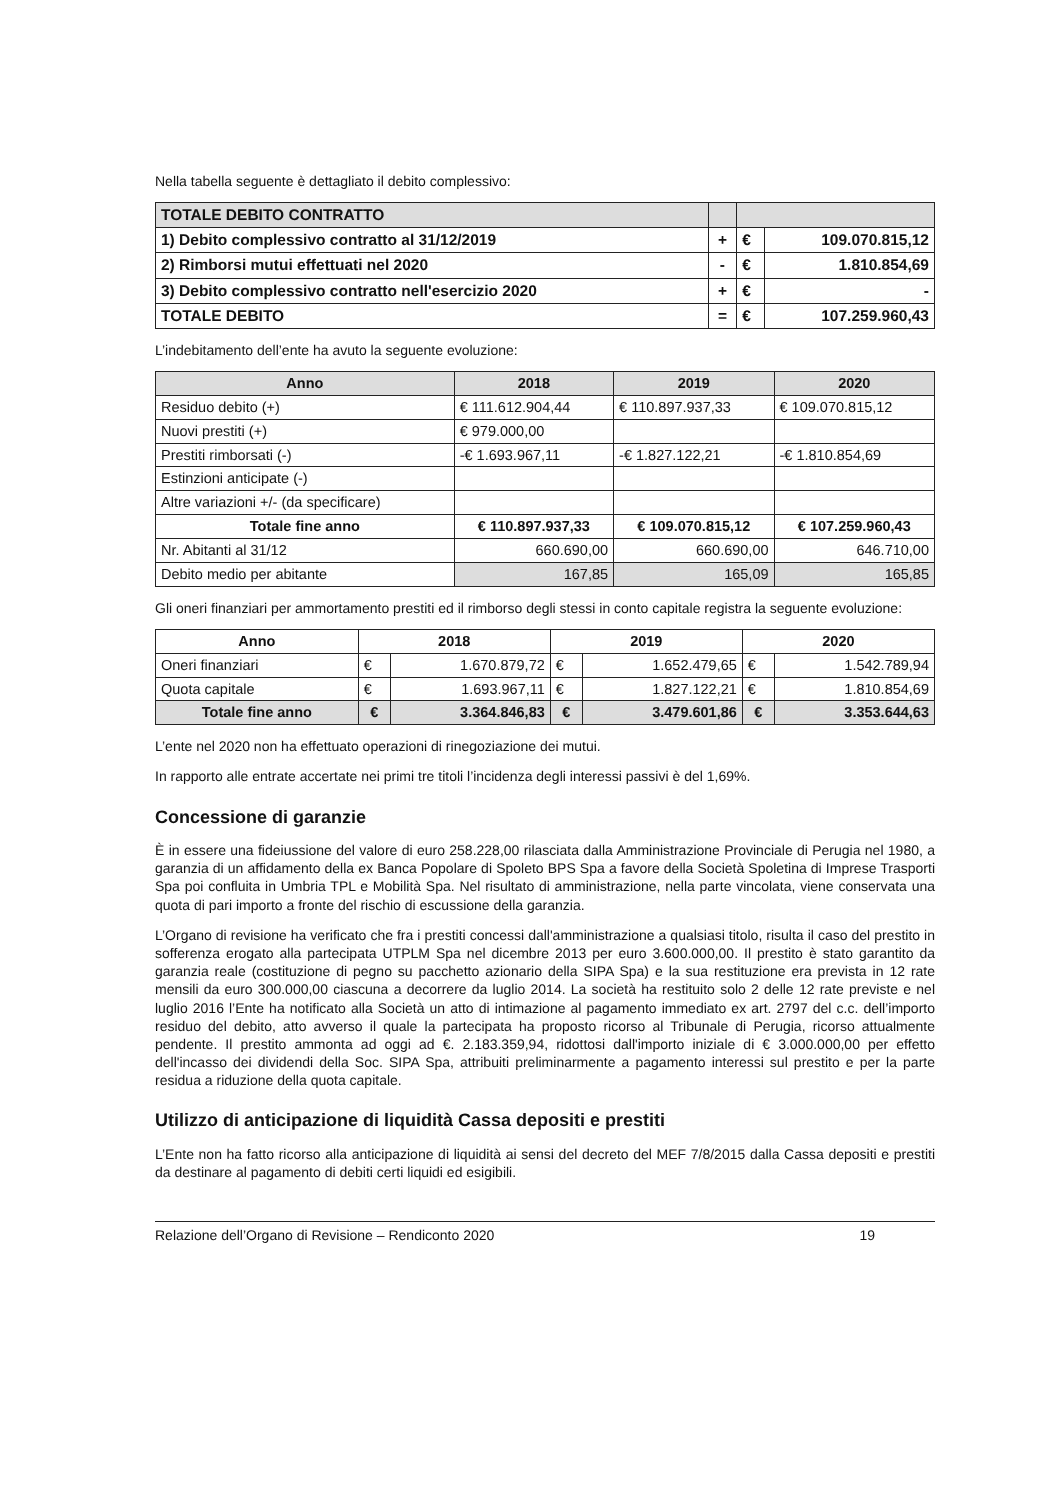Nella tabella seguente è dettagliato il debito complessivo:
| TOTALE DEBITO CONTRATTO | | | |
| 1) Debito complessivo contratto al 31/12/2019 | + | € | 109.070.815,12 |
| 2) Rimborsi mutui effettuati nel 2020 | - | € | 1.810.854,69 |
| 3) Debito complessivo contratto nell'esercizio 2020 | + | € | - |
| TOTALE DEBITO | = | € | 107.259.960,43 |
L’indebitamento dell’ente ha avuto la seguente evoluzione:
| Anno | 2018 | 2019 | 2020 |
| --- | --- | --- | --- |
| Residuo debito (+) | € 111.612.904,44 | € 110.897.937,33 | € 109.070.815,12 |
| Nuovi prestiti (+) | € 979.000,00 | | |
| Prestiti rimborsati (-) | -€ 1.693.967,11 | -€ 1.827.122,21 | -€ 1.810.854,69 |
| Estinzioni anticipate (-) | | | |
| Altre variazioni +/- (da specificare) | | | |
| Totale fine anno | € 110.897.937,33 | € 109.070.815,12 | € 107.259.960,43 |
| Nr. Abitanti al 31/12 | 660.690,00 | 660.690,00 | 646.710,00 |
| Debito medio per abitante | 167,85 | 165,09 | 165,85 |
Gli oneri finanziari per ammortamento prestiti ed il rimborso degli stessi in conto capitale registra la seguente evoluzione:
| Anno | 2018 | | 2019 | | 2020 | |
| --- | --- | --- | --- | --- | --- | --- |
| Oneri finanziari | € | 1.670.879,72 | € | 1.652.479,65 | € | 1.542.789,94 |
| Quota capitale | € | 1.693.967,11 | € | 1.827.122,21 | € | 1.810.854,69 |
| Totale fine anno | € | 3.364.846,83 | € | 3.479.601,86 | € | 3.353.644,63 |
L’ente nel 2020 non ha effettuato operazioni di rinegoziazione dei mutui.
In rapporto alle entrate accertate nei primi tre titoli l’incidenza degli interessi passivi è del 1,69%.
Concessione di garanzie
È in essere una fideiussione del valore di euro 258.228,00 rilasciata dalla Amministrazione Provinciale di Perugia nel 1980, a garanzia di un affidamento della ex Banca Popolare di Spoleto BPS Spa a favore della Società Spoletina di Imprese Trasporti Spa poi confluita in Umbria TPL e Mobilità Spa. Nel risultato di amministrazione, nella parte vincolata, viene conservata una quota di pari importo a fronte del rischio di escussione della garanzia.
L’Organo di revisione ha verificato che fra i prestiti concessi dall'amministrazione a qualsiasi titolo, risulta il caso del prestito in sofferenza erogato alla partecipata UTPLM Spa nel dicembre 2013 per euro 3.600.000,00. Il prestito è stato garantito da garanzia reale (costituzione di pegno su pacchetto azionario della SIPA Spa) e la sua restituzione era prevista in 12 rate mensili da euro 300.000,00 ciascuna a decorrere da luglio 2014. La società ha restituito solo 2 delle 12 rate previste e nel luglio 2016 l’Ente ha notificato alla Società un atto di intimazione al pagamento immediato ex art. 2797 del c.c. dell’importo residuo del debito, atto avverso il quale la partecipata ha proposto ricorso al Tribunale di Perugia, ricorso attualmente pendente. Il prestito ammonta ad oggi ad €. 2.183.359,94, ridottosi dall'importo iniziale di € 3.000.000,00 per effetto dell'incasso dei dividendi della Soc. SIPA Spa, attribuiti preliminarmente a pagamento interessi sul prestito e per la parte residua a riduzione della quota capitale.
Utilizzo di anticipazione di liquidità Cassa depositi e prestiti
L’Ente non ha fatto ricorso alla anticipazione di liquidità ai sensi del decreto del MEF 7/8/2015 dalla Cassa depositi e prestiti da destinare al pagamento di debiti certi liquidi ed esigibili.
Relazione dell’Organo di Revisione – Rendiconto 2020 19